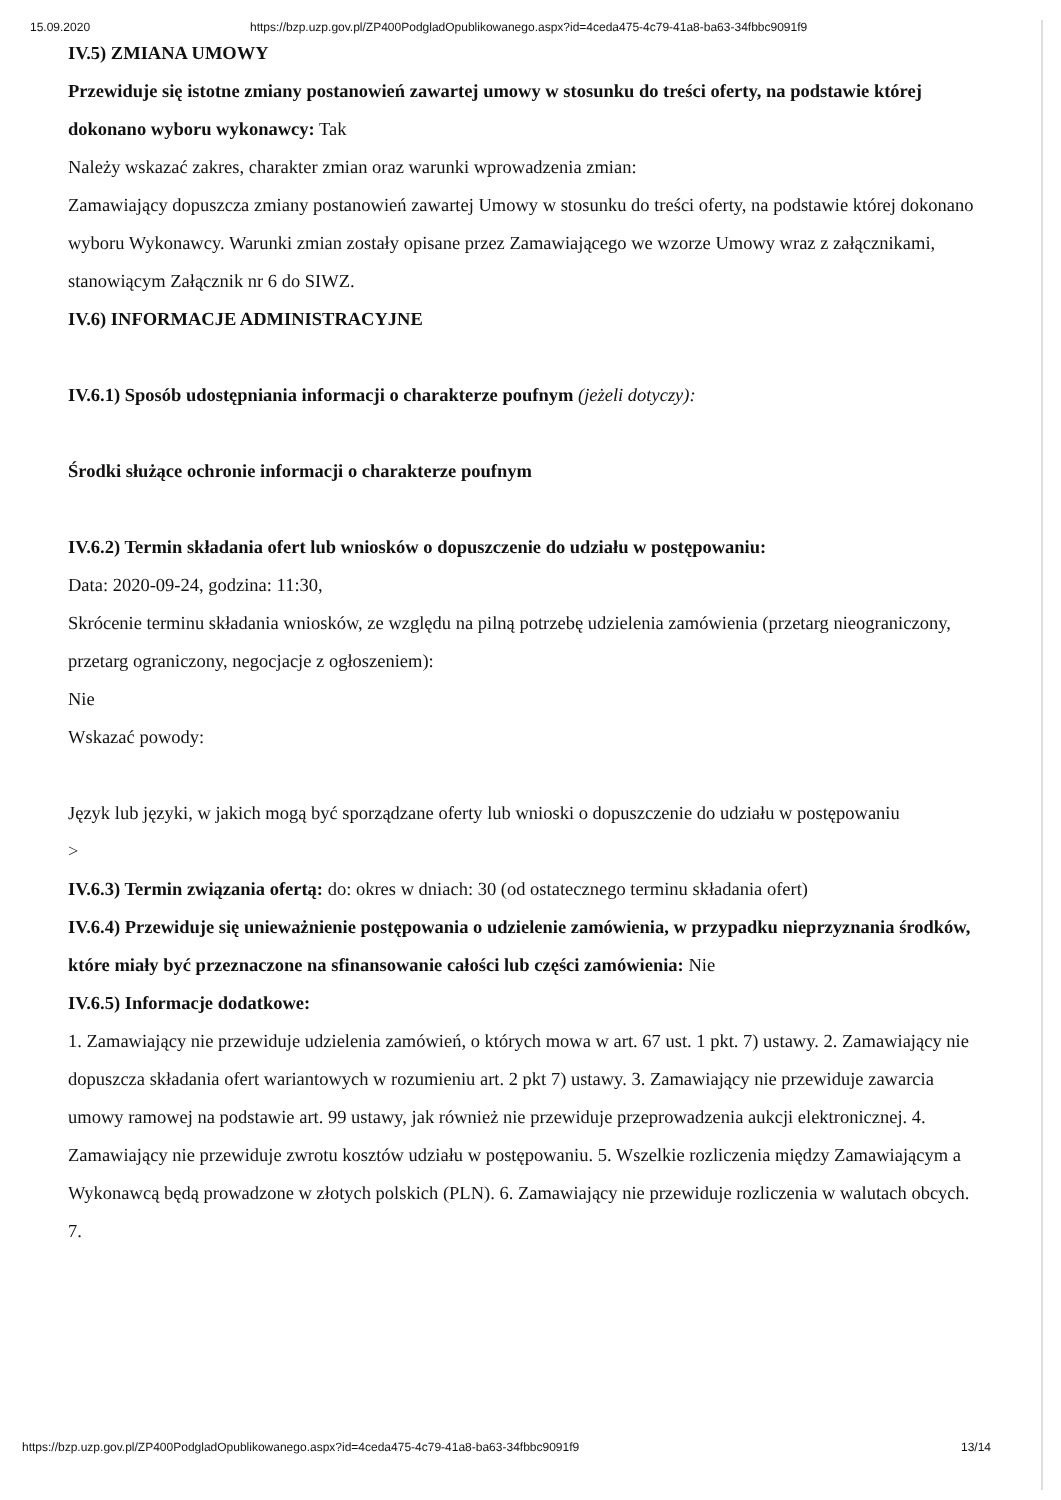15.09.2020 https://bzp.uzp.gov.pl/ZP400PodgladOpublikowanego.aspx?id=4ceda475-4c79-41a8-ba63-34fbbc9091f9
IV.5) ZMIANA UMOWY
Przewiduje się istotne zmiany postanowień zawartej umowy w stosunku do treści oferty, na podstawie której dokonano wyboru wykonawcy: Tak
Należy wskazać zakres, charakter zmian oraz warunki wprowadzenia zmian:
Zamawiający dopuszcza zmiany postanowień zawartej Umowy w stosunku do treści oferty, na podstawie której dokonano wyboru Wykonawcy. Warunki zmian zostały opisane przez Zamawiającego we wzorze Umowy wraz z załącznikami, stanowiącym Załącznik nr 6 do SIWZ.
IV.6) INFORMACJE ADMINISTRACYJNE
IV.6.1) Sposób udostępniania informacji o charakterze poufnym (jeżeli dotyczy):
Środki służące ochronie informacji o charakterze poufnym
IV.6.2) Termin składania ofert lub wniosków o dopuszczenie do udziału w postępowaniu:
Data: 2020-09-24, godzina: 11:30,
Skrócenie terminu składania wniosków, ze względu na pilną potrzebę udzielenia zamówienia (przetarg nieograniczony, przetarg ograniczony, negocjacje z ogłoszeniem):
Nie
Wskazać powody:
Język lub języki, w jakich mogą być sporządzane oferty lub wnioski o dopuszczenie do udziału w postępowaniu
>
IV.6.3) Termin związania ofertą: do: okres w dniach: 30 (od ostatecznego terminu składania ofert)
IV.6.4) Przewiduje się unieważnienie postępowania o udzielenie zamówienia, w przypadku nieprzyznania środków, które miały być przeznaczone na sfinansowanie całości lub części zamówienia: Nie
IV.6.5) Informacje dodatkowe:
1. Zamawiający nie przewiduje udzielenia zamówień, o których mowa w art. 67 ust. 1 pkt. 7) ustawy. 2. Zamawiający nie dopuszcza składania ofert wariantowych w rozumieniu art. 2 pkt 7) ustawy. 3. Zamawiający nie przewiduje zawarcia umowy ramowej na podstawie art. 99 ustawy, jak również nie przewiduje przeprowadzenia aukcji elektronicznej. 4. Zamawiający nie przewiduje zwrotu kosztów udziału w postępowaniu. 5. Wszelkie rozliczenia między Zamawiającym a Wykonawcą będą prowadzone w złotych polskich (PLN). 6. Zamawiający nie przewiduje rozliczenia w walutach obcych. 7.
https://bzp.uzp.gov.pl/ZP400PodgladOpublikowanego.aspx?id=4ceda475-4c79-41a8-ba63-34fbbc9091f9 13/14